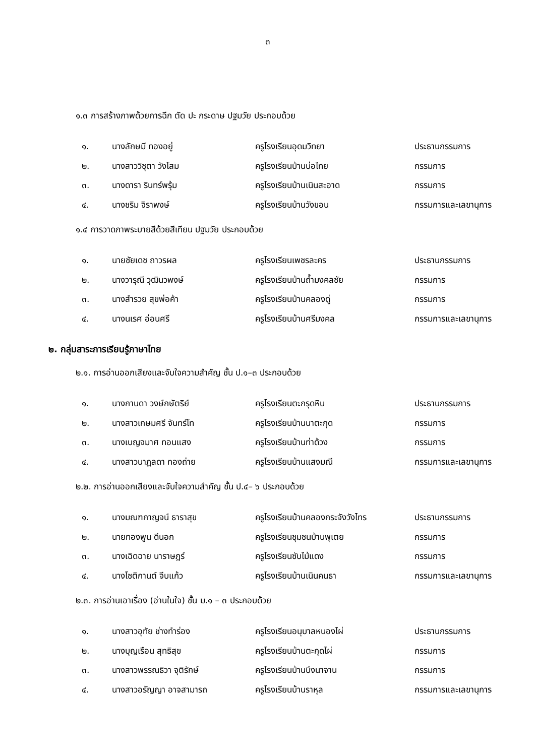๓
๑.๓ การสร้างภาพด้วยการฉีก ตัด ปะ กระดาษ ปฐมวัย ประกอบด้วย
| ๑. | นางลักษมี ทองอยู่ | ครูโรงเรียนอุดมวิทยา | ประธานกรรมการ |
| ๒. | นางสาววิชุตา วังโสม | ครูโรงเรียนบ้านบ่อไทย | กรรมการ |
| ๓. | นางดารา รินทร์พรุ้ม | ครูโรงเรียนบ้านเนินสะอาด | กรรมการ |
| ๔. | นางชริม จิราพงษ์ | ครูโรงเรียนบ้านวังขอน | กรรมการและเลขานุการ |
๑.๔ การวาดภาพระบายสีด้วยสีเทียน ปฐมวัย ประกอบด้วย
| ๑. | นายชัยเดช ถาวรผล | ครูโรงเรียนเพชรละคร | ประธานกรรมการ |
| ๒. | นางวารุณี วุฒินวพงษ์ | ครูโรงเรียนบ้านถ้ำมงคลชัย | กรรมการ |
| ๓. | นางสำรวย สุขพ่อค้า | ครูโรงเรียนบ้านคลองดู่ | กรรมการ |
| ๔. | นางนเรศ อ่อนศรี | ครูโรงเรียนบ้านศรีมงคล | กรรมการและเลขานุการ |
๒. กลุ่มสาระการเรียนรู้ภาษาไทย
๒.๑. การอ่านออกเสียงและจับใจความสำคัญ ชั้น ป.๑–๓ ประกอบด้วย
| ๑. | นางกานดา วงษ์กษัตริย์ | ครูโรงเรียนตะกรุดหิน | ประธานกรรมการ |
| ๒. | นางสาวเกษมศรี จันทร์โท | ครูโรงเรียนบ้านนาตะกุด | กรรมการ |
| ๓. | นางเบญจมาศ ทอนแสง | ครูโรงเรียนบ้านท่าด้วง | กรรมการ |
| ๔. | นางสาวนาฏลดา ทองถ่าย | ครูโรงเรียนบ้านแสงมณี | กรรมการและเลขานุการ |
๒.๒. การอ่านออกเสียงและจับใจความสำคัญ ชั้น ป.๔– ๖ ประกอบด้วย
| ๑. | นางมณฑกาญจน์ ธาราสุข | ครูโรงเรียนบ้านคลองกระจังวังไทร | ประธานกรรมการ |
| ๒. | นายทองพูน ดีนอก | ครูโรงเรียนชุมชนบ้านพุเตย | กรรมการ |
| ๓. | นางเฉิดฉาย นาราษฎร์ | ครูโรงเรียนซับไม้แดง | กรรมการ |
| ๔. | นางโชติกานต์ จีบแก้ว | ครูโรงเรียนบ้านเนินคนธา | กรรมการและเลขานุการ |
๒.๓. การอ่านเอาเรื่อง (อ่านในใจ) ชั้น ม.๑ – ๓ ประกอบด้วย
| ๑. | นางสาวอุทัย ช่างทำร่อง | ครูโรงเรียนอนุบาลหนองไผ่ | ประธานกรรมการ |
| ๒. | นางบุญเรือน สุทธิสุข | ครูโรงเรียนบ้านตะกุดไผ่ | กรรมการ |
| ๓. | นางสาวพรรณธิวา จุติรักษ์ | ครูโรงเรียนบ้านบึงนาจาน | กรรมการ |
| ๔. | นางสาวอรัญญา อาจสามารถ | ครูโรงเรียนบ้านราหุล | กรรมการและเลขานุการ |